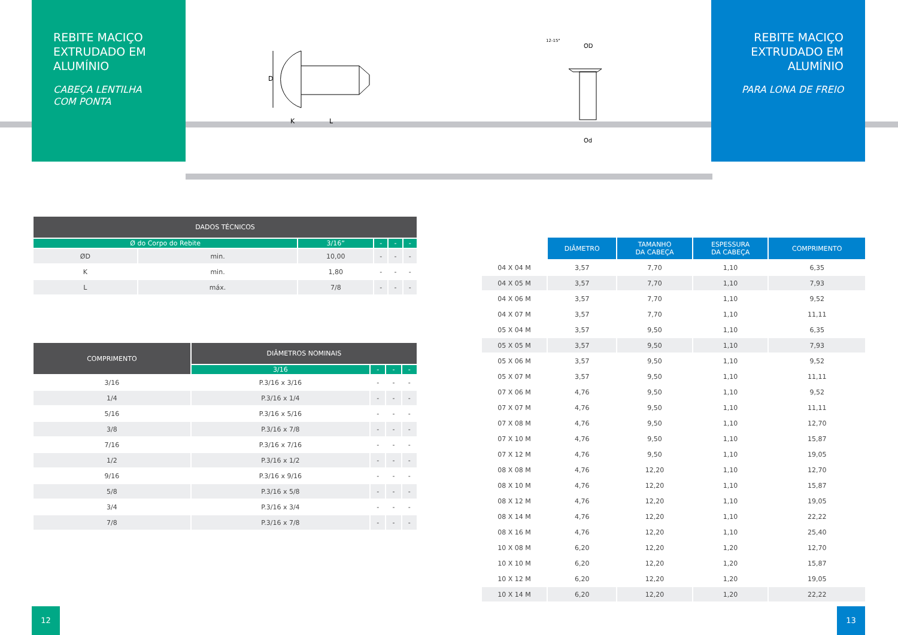REBITE MACIÇO EXTRUDADO EM ALUMÍNIO
CABEÇA LENTILHA COM PONTA
REBITE MACIÇO EXTRUDADO EM ALUMÍNIO
PARA LONA DE FREIO
D
K
L
OD
Od
12-15°
| DADOS TÉCNICOS | | | | | |
| --- | --- | --- | --- | --- | --- |
| Ø do Corpo do Rebite | | 3/16” | - | - | - |
| ØD | min. | 10,00 | - | - | - |
| K | min. | 1,80 | - | - | - |
| L | máx. | 7/8 | - | - | - |
| COMPRIMENTO | DIÂMETROS NOMINAIS | | | |
| --- | --- | --- | --- | --- |
| | 3/16 | - | - | - |
| 3/16 | P.3/16 x 3/16 | - | - | - |
| 1/4 | P.3/16 x 1/4 | - | - | - |
| 5/16 | P.3/16 x 5/16 | - | - | - |
| 3/8 | P.3/16 x 7/8 | - | - | - |
| 7/16 | P.3/16 x 7/16 | - | - | - |
| 1/2 | P.3/16 x 1/2 | - | - | - |
| 9/16 | P.3/16 x 9/16 | - | - | - |
| 5/8 | P.3/16 x 5/8 | - | - | - |
| 3/4 | P.3/16 x 3/4 | - | - | - |
| 7/8 | P.3/16 x 7/8 | - | - | - |
| | DIÂMETRO | TAMANHO DA CABEÇA | ESPESSURA DA CABEÇA | COMPRIMENTO |
| 04 X 04 M | 3,57 | 7,70 | 1,10 | 6,35 |
| 04 X 05 M | 3,57 | 7,70 | 1,10 | 7,93 |
| 04 X 06 M | 3,57 | 7,70 | 1,10 | 9,52 |
| 04 X 07 M | 3,57 | 7,70 | 1,10 | 11,11 |
| 05 X 04 M | 3,57 | 9,50 | 1,10 | 6,35 |
| 05 X 05 M | 3,57 | 9,50 | 1,10 | 7,93 |
| 05 X 06 M | 3,57 | 9,50 | 1,10 | 9,52 |
| 05 X 07 M | 3,57 | 9,50 | 1,10 | 11,11 |
| 07 X 06 M | 4,76 | 9,50 | 1,10 | 9,52 |
| 07 X 07 M | 4,76 | 9,50 | 1,10 | 11,11 |
| 07 X 08 M | 4,76 | 9,50 | 1,10 | 12,70 |
| 07 X 10 M | 4,76 | 9,50 | 1,10 | 15,87 |
| 07 X 12 M | 4,76 | 9,50 | 1,10 | 19,05 |
| 08 X 08 M | 4,76 | 12,20 | 1,10 | 12,70 |
| 08 X 10 M | 4,76 | 12,20 | 1,10 | 15,87 |
| 08 X 12 M | 4,76 | 12,20 | 1,10 | 19,05 |
| 08 X 14 M | 4,76 | 12,20 | 1,10 | 22,22 |
| 08 X 16 M | 4,76 | 12,20 | 1,10 | 25,40 |
| 10 X 08 M | 6,20 | 12,20 | 1,20 | 12,70 |
| 10 X 10 M | 6,20 | 12,20 | 1,20 | 15,87 |
| 10 X 12 M | 6,20 | 12,20 | 1,20 | 19,05 |
| 10 X 14 M | 6,20 | 12,20 | 1,20 | 22,22 |
12 13